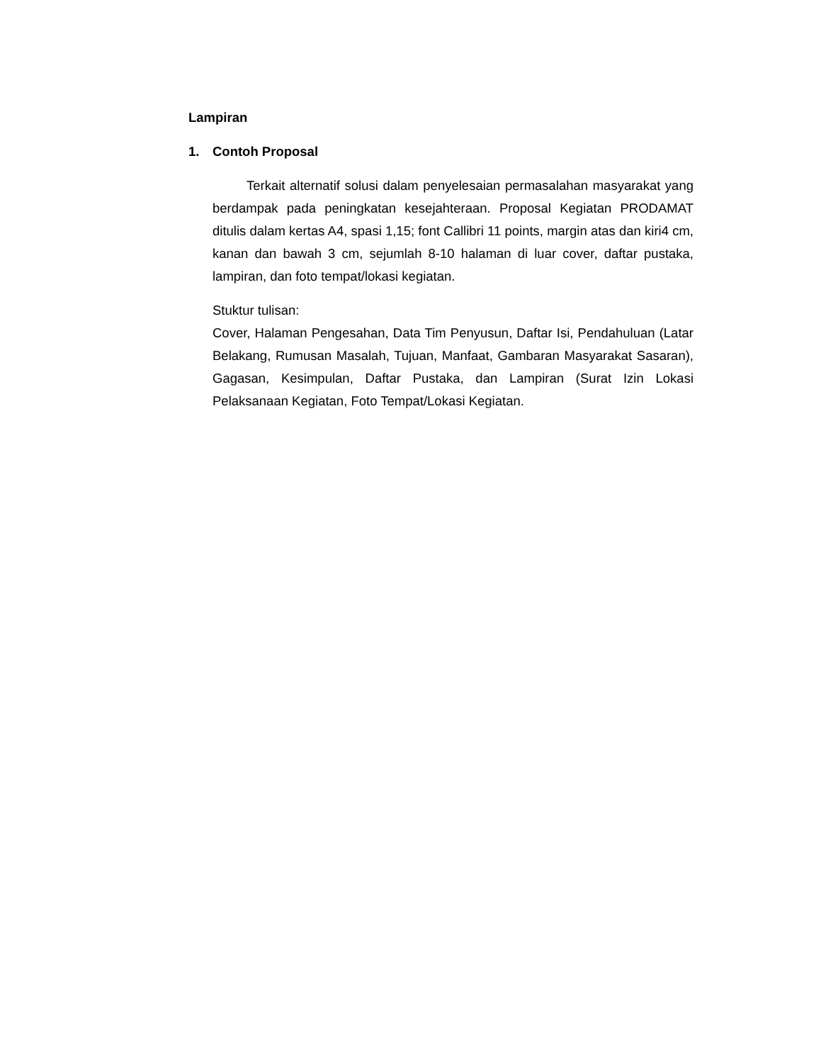Lampiran
1. Contoh Proposal
Terkait alternatif solusi dalam penyelesaian permasalahan masyarakat yang berdampak pada peningkatan kesejahteraan. Proposal Kegiatan PRODAMAT ditulis dalam kertas A4, spasi 1,15; font Callibri 11 points, margin atas dan kiri4 cm, kanan dan bawah 3 cm, sejumlah 8-10 halaman di luar cover, daftar pustaka, lampiran, dan foto tempat/lokasi kegiatan.
Stuktur tulisan:
Cover, Halaman Pengesahan, Data Tim Penyusun, Daftar Isi, Pendahuluan (Latar Belakang, Rumusan Masalah, Tujuan, Manfaat, Gambaran Masyarakat Sasaran), Gagasan, Kesimpulan, Daftar Pustaka, dan Lampiran (Surat Izin Lokasi Pelaksanaan Kegiatan, Foto Tempat/Lokasi Kegiatan.